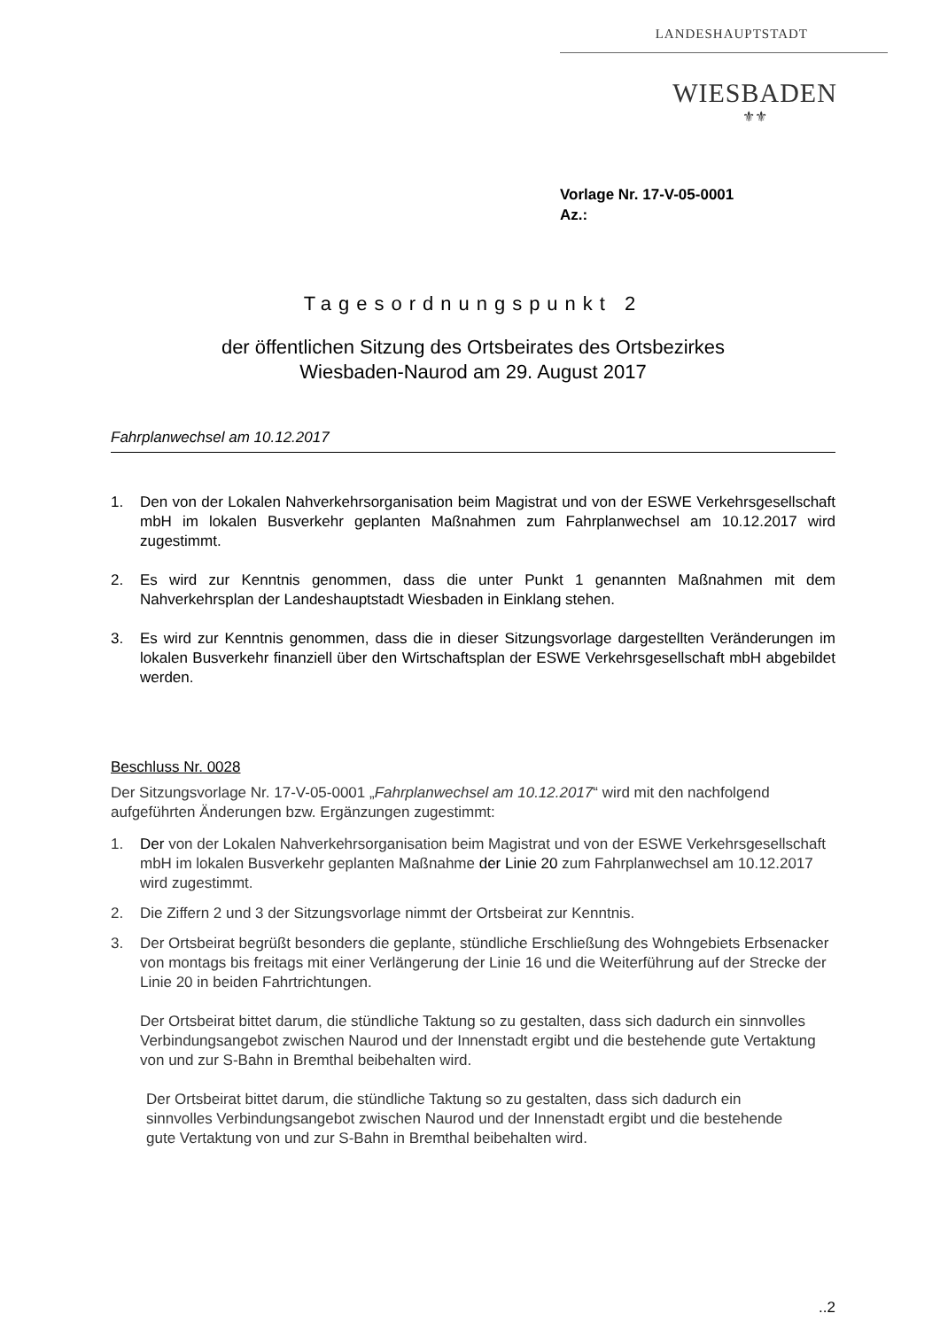LANDESHAUPTSTADT
WIESBADEN
⚜⚜
Vorlage Nr. 17-V-05-0001
Az.:
Tagesordnungspunkt 2
der öffentlichen Sitzung des Ortsbeirates des Ortsbezirkes
Wiesbaden-Naurod am 29. August 2017
Fahrplanwechsel am 10.12.2017
1. Den von der Lokalen Nahverkehrsorganisation beim Magistrat und von der ESWE Verkehrsgesellschaft mbH im lokalen Busverkehr geplanten Maßnahmen zum Fahrplanwechsel am 10.12.2017 wird zugestimmt.
2. Es wird zur Kenntnis genommen, dass die unter Punkt 1 genannten Maßnahmen mit dem Nahverkehrsplan der Landeshauptstadt Wiesbaden in Einklang stehen.
3. Es wird zur Kenntnis genommen, dass die in dieser Sitzungsvorlage dargestellten Veränderungen im lokalen Busverkehr finanziell über den Wirtschaftsplan der ESWE Verkehrsgesellschaft mbH abgebildet werden.
Beschluss Nr. 0028
Der Sitzungsvorlage Nr. 17-V-05-0001 „Fahrplanwechsel am 10.12.2017“ wird mit den nachfolgend aufgeführten Änderungen bzw. Ergänzungen zugestimmt:
1. Der von der Lokalen Nahverkehrsorganisation beim Magistrat und von der ESWE Verkehrsgesellschaft mbH im lokalen Busverkehr geplanten Maßnahme der Linie 20 zum Fahrplanwechsel am 10.12.2017 wird zugestimmt.
2. Die Ziffern 2 und 3 der Sitzungsvorlage nimmt der Ortsbeirat zur Kenntnis.
3. Der Ortsbeirat begrüßt besonders die geplante, stündliche Erschließung des Wohngebiets Erbsenacker von montags bis freitags mit einer Verlängerung der Linie 16 und die Weiterführung auf der Strecke der Linie 20 in beiden Fahrtrichtungen.
Der Ortsbeirat bittet darum, die stündliche Taktung so zu gestalten, dass sich dadurch ein sinnvolles Verbindungsangebot zwischen Naurod und der Innenstadt ergibt und die bestehende gute Vertaktung von und zur S-Bahn in Bremthal beibehalten wird.
Der Ortsbeirat bittet darum, die stündliche Taktung so zu gestalten, dass sich dadurch ein sinnvolles Verbindungsangebot zwischen Naurod und der Innenstadt ergibt und die bestehende gute Vertaktung von und zur S-Bahn in Bremthal beibehalten wird.
..2